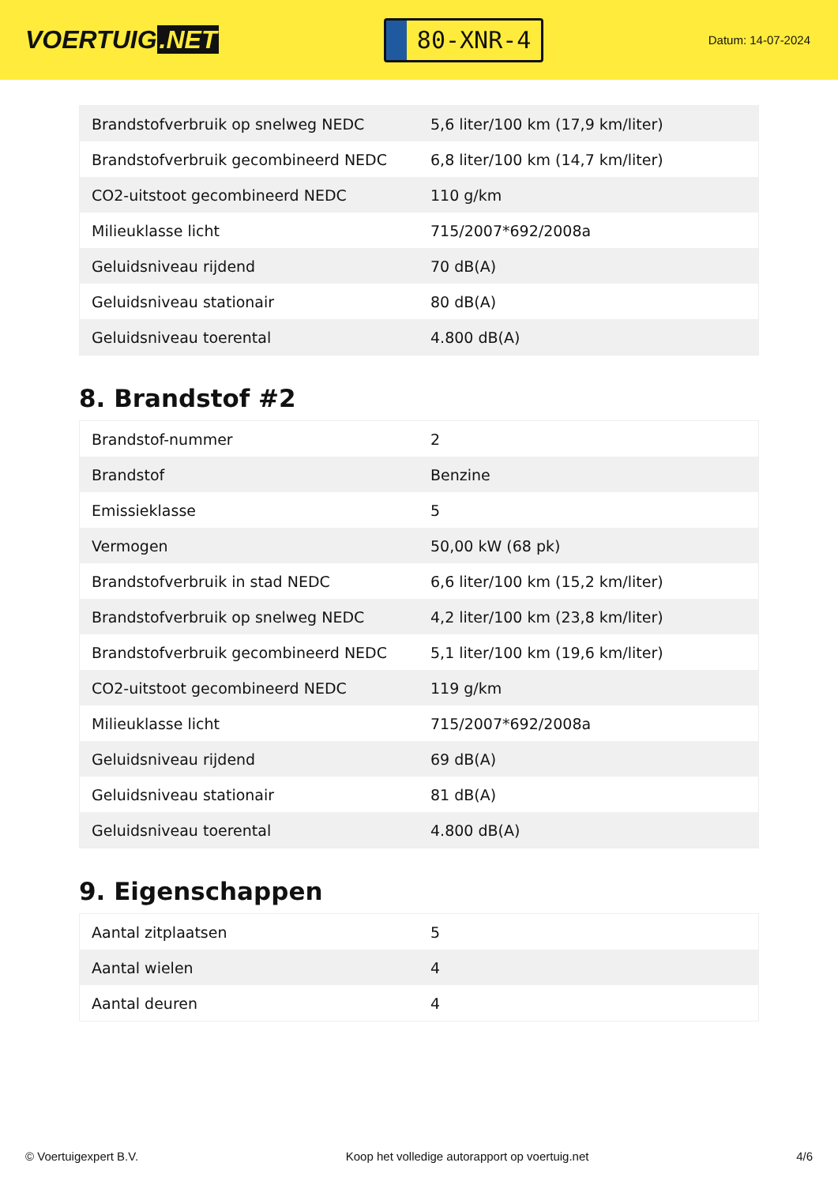VOERTUIG.NET
80-XNR-4
Datum: 14-07-2024
| Brandstofverbruik op snelweg NEDC | 5,6 liter/100 km (17,9 km/liter) |
| Brandstofverbruik gecombineerd NEDC | 6,8 liter/100 km (14,7 km/liter) |
| CO2-uitstoot gecombineerd NEDC | 110 g/km |
| Milieuklasse licht | 715/2007*692/2008a |
| Geluidsniveau rijdend | 70 dB(A) |
| Geluidsniveau stationair | 80 dB(A) |
| Geluidsniveau toerental | 4.800 dB(A) |
8. Brandstof #2
| Brandstof-nummer | 2 |
| Brandstof | Benzine |
| Emissieklasse | 5 |
| Vermogen | 50,00 kW (68 pk) |
| Brandstofverbruik in stad NEDC | 6,6 liter/100 km (15,2 km/liter) |
| Brandstofverbruik op snelweg NEDC | 4,2 liter/100 km (23,8 km/liter) |
| Brandstofverbruik gecombineerd NEDC | 5,1 liter/100 km (19,6 km/liter) |
| CO2-uitstoot gecombineerd NEDC | 119 g/km |
| Milieuklasse licht | 715/2007*692/2008a |
| Geluidsniveau rijdend | 69 dB(A) |
| Geluidsniveau stationair | 81 dB(A) |
| Geluidsniveau toerental | 4.800 dB(A) |
9. Eigenschappen
| Aantal zitplaatsen | 5 |
| Aantal wielen | 4 |
| Aantal deuren | 4 |
© Voertuigexpert B.V. Koop het volledige autorapport op voertuig.net 4/6